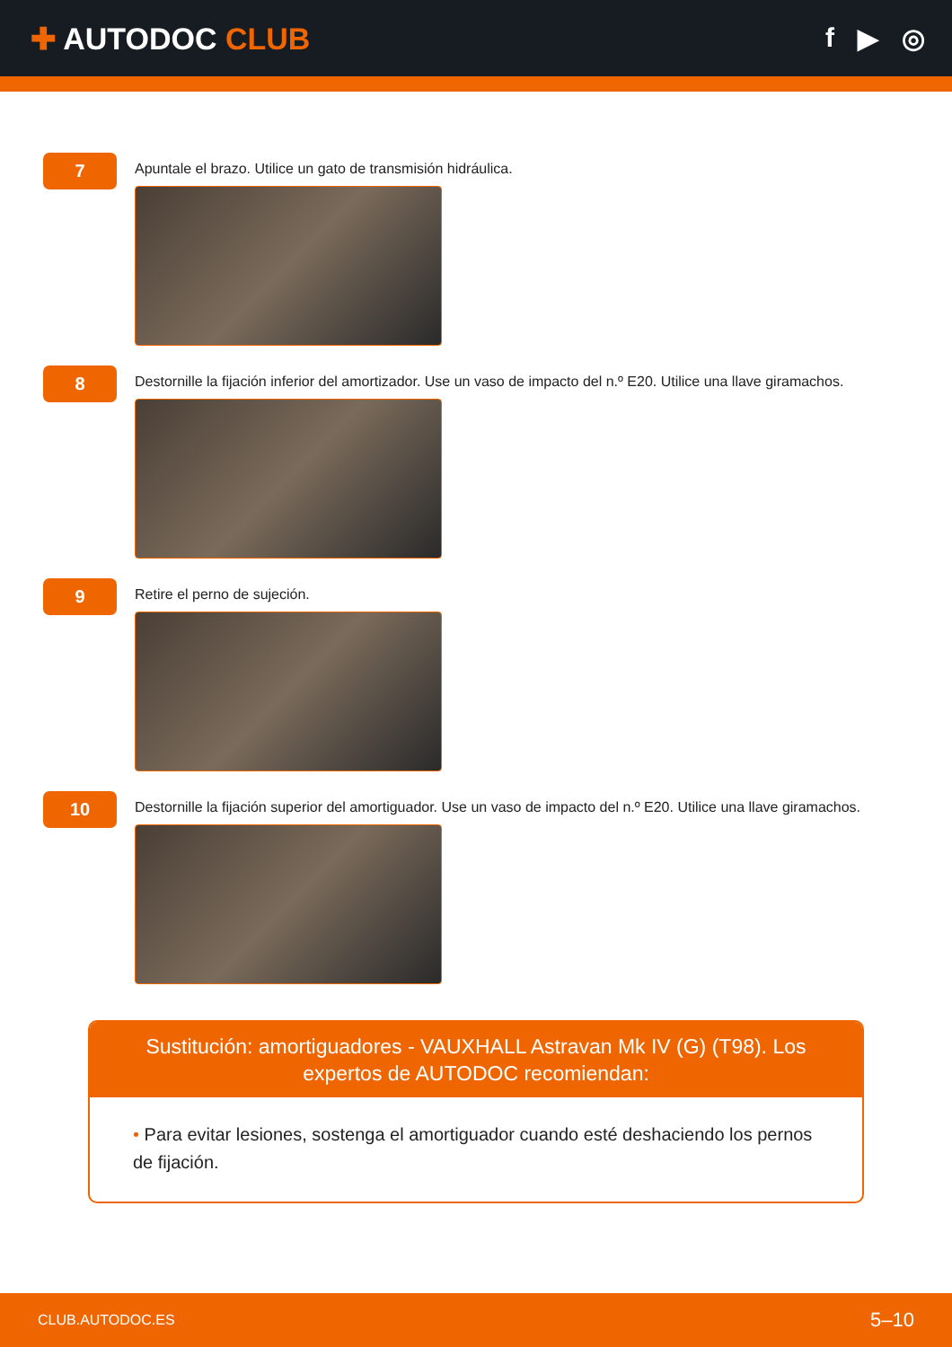✚ AUTODOC CLUB
f ▶ ◎
7
Apuntale el brazo. Utilice un gato de transmisión hidráulica.
8
Destornille la fijación inferior del amortizador. Use un vaso de impacto del n.º E20. Utilice una llave giramachos.
9
Retire el perno de sujeción.
10
Destornille la fijación superior del amortiguador. Use un vaso de impacto del n.º E20. Utilice una llave giramachos.
Sustitución: amortiguadores - VAUXHALL Astravan Mk IV (G) (T98). Los expertos de AUTODOC recomiendan:
• Para evitar lesiones, sostenga el amortiguador cuando esté deshaciendo los pernos de fijación.
CLUB.AUTODOC.ES
5–10